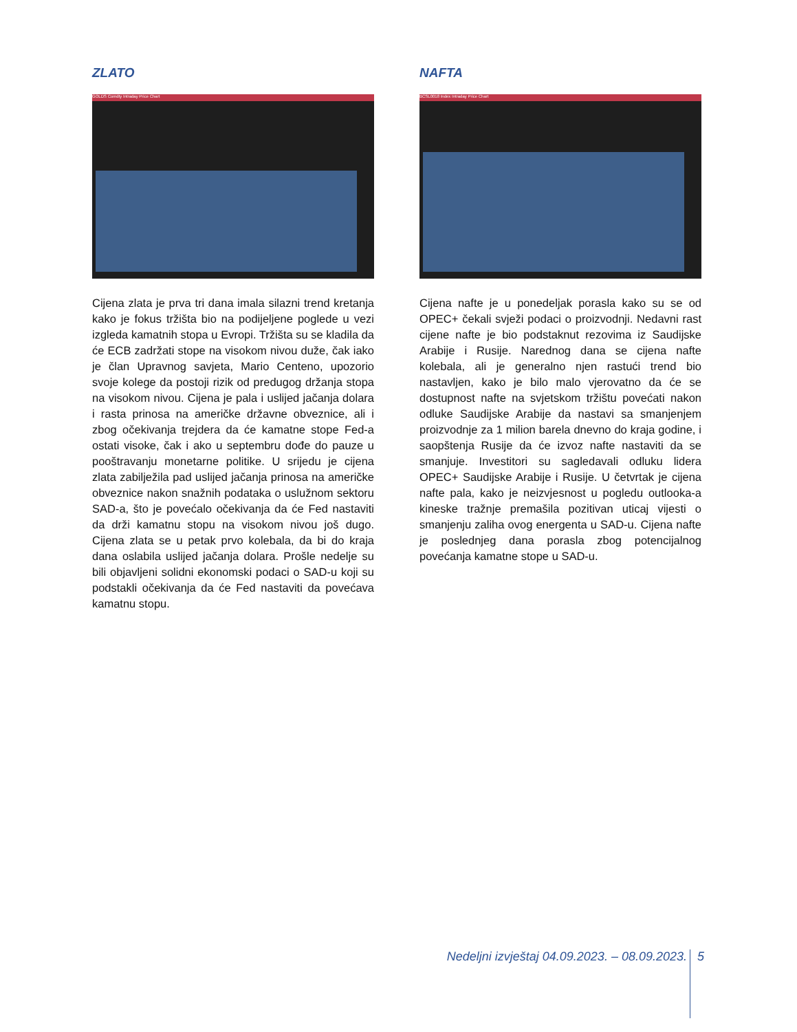ZLATO
GOLDS Comdty Intraday Price Chart
Cijena zlata je prva tri dana imala silazni trend kretanja kako je fokus tržišta bio na podijeljene poglede u vezi izgleda kamatnih stopa u Evropi. Tržišta su se kladila da će ECB zadržati stope na visokom nivou duže, čak iako je član Upravnog savjeta, Mario Centeno, upozorio svoje kolege da postoji rizik od predugog držanja stopa na visokom nivou. Cijena je pala i uslijed jačanja dolara i rasta prinosa na američke državne obveznice, ali i zbog očekivanja trejdera da će kamatne stope Fed-a ostati visoke, čak i ako u septembru dođe do pauze u pooštravanju monetarne politike. U srijedu je cijena zlata zabilježila pad uslijed jačanja prinosa na američke obveznice nakon snažnih podataka o uslužnom sektoru SAD-a, što je povećalo očekivanja da će Fed nastaviti da drži kamatnu stopu na visokom nivou još dugo. Cijena zlata se u petak prvo kolebala, da bi do kraja dana oslabila uslijed jačanja dolara. Prošle nedelje su bili objavljeni solidni ekonomski podaci o SAD-u koji su podstakli očekivanja da će Fed nastaviti da povećava kamatnu stopu.
NAFTA
BCSL0018 Index Intraday Price Chart
Cijena nafte je u ponedeljak porasla kako su se od OPEC+ čekali svježi podaci o proizvodnji. Nedavni rast cijene nafte je bio podstaknut rezovima iz Saudijske Arabije i Rusije. Narednog dana se cijena nafte kolebala, ali je generalno njen rastući trend bio nastavljen, kako je bilo malo vjerovatno da će se dostupnost nafte na svjetskom tržištu povećati nakon odluke Saudijske Arabije da nastavi sa smanjenjem proizvodnje za 1 milion barela dnevno do kraja godine, i saopštenja Rusije da će izvoz nafte nastaviti da se smanjuje. Investitori su sagledavali odluku lidera OPEC+ Saudijske Arabije i Rusije. U četvrtak je cijena nafte pala, kako je neizvjesnost u pogledu outlooka-a kineske tražnje premašila pozitivan uticaj vijesti o smanjenju zaliha ovog energenta u SAD-u. Cijena nafte je poslednjeg dana porasla zbog potencijalnog povećanja kamatne stope u SAD-u.
Nedeljni izvještaj 04.09.2023. – 08.09.2023. 5